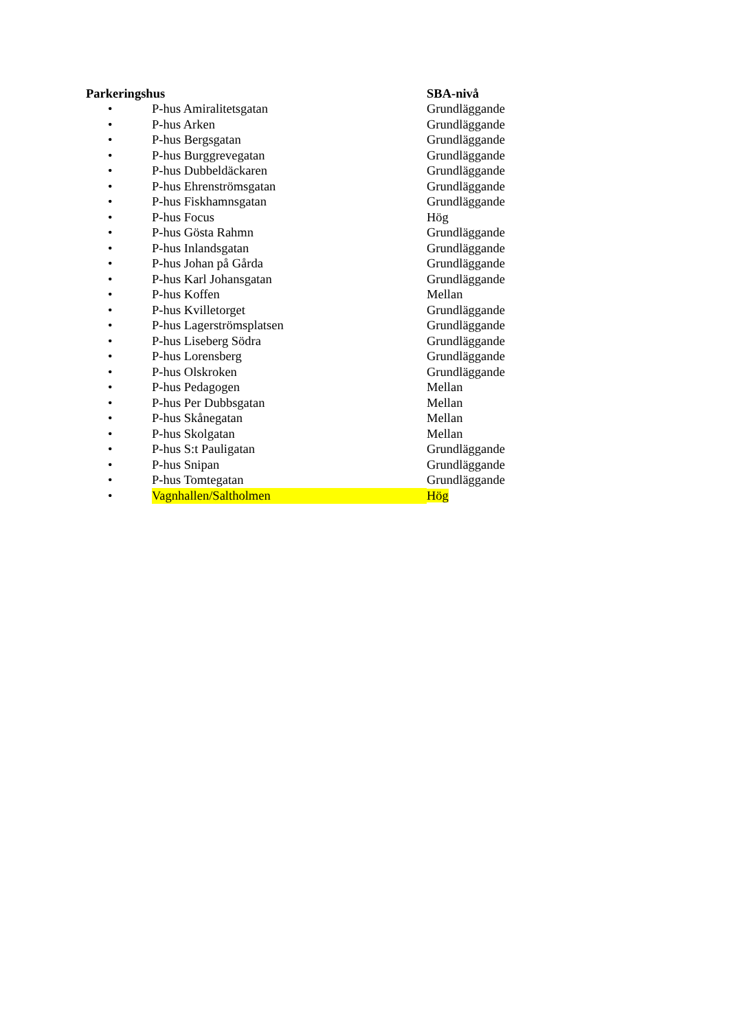| Parkeringshus | | SBA-nivå |
| --- | --- | --- |
| • | P-hus Amiralitetsgatan | Grundläggande |
| • | P-hus Arken | Grundläggande |
| • | P-hus Bergsgatan | Grundläggande |
| • | P-hus Burggrevegatan | Grundläggande |
| • | P-hus Dubbeldäckaren | Grundläggande |
| • | P-hus Ehrenströmsgatan | Grundläggande |
| • | P-hus Fiskhamnsgatan | Grundläggande |
| • | P-hus Focus | Hög |
| • | P-hus Gösta Rahmn | Grundläggande |
| • | P-hus Inlandsgatan | Grundläggande |
| • | P-hus Johan på Gårda | Grundläggande |
| • | P-hus Karl Johansgatan | Grundläggande |
| • | P-hus Koffen | Mellan |
| • | P-hus Kvilletorget | Grundläggande |
| • | P-hus Lagerströmsplatsen | Grundläggande |
| • | P-hus Liseberg Södra | Grundläggande |
| • | P-hus Lorensberg | Grundläggande |
| • | P-hus Olskroken | Grundläggande |
| • | P-hus Pedagogen | Mellan |
| • | P-hus Per Dubbsgatan | Mellan |
| • | P-hus Skånegatan | Mellan |
| • | P-hus Skolgatan | Mellan |
| • | P-hus S:t Pauligatan | Grundläggande |
| • | P-hus Snipan | Grundläggande |
| • | P-hus Tomtegatan | Grundläggande |
| • | Vagnhallen/Saltholmen | Hög |